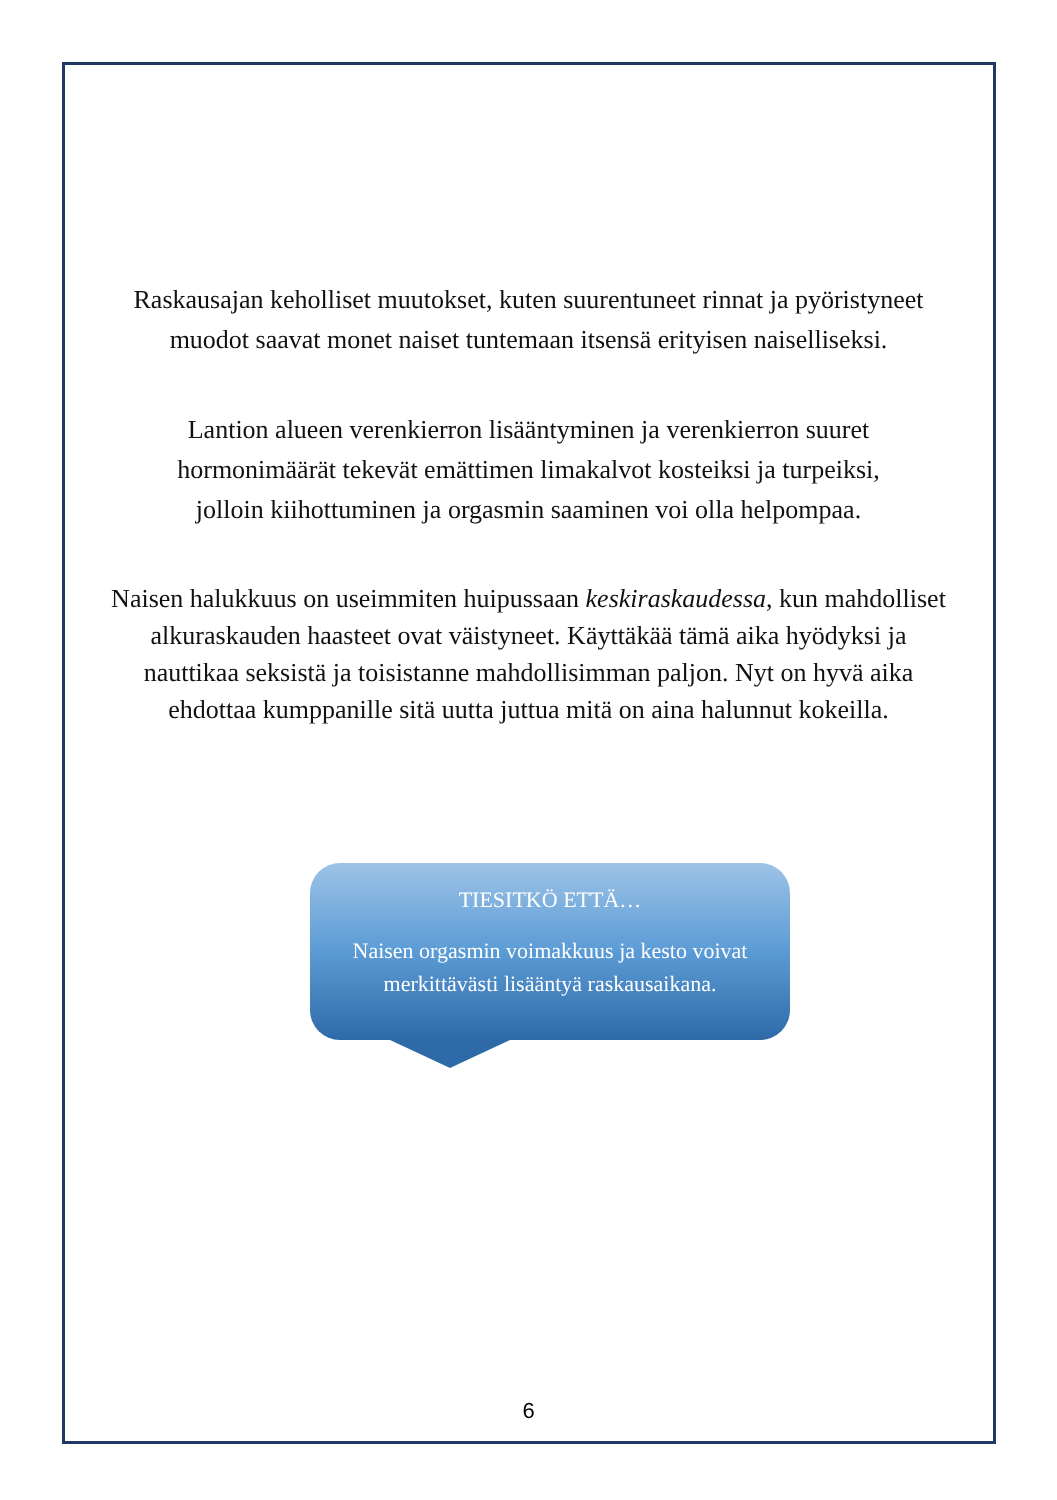Raskausajan keholliset muutokset, kuten suurentuneet rinnat ja pyöristyneet muodot saavat monet naiset tuntemaan itsensä erityisen naiselliseksi.
Lantion alueen verenkierron lisääntyminen ja verenkierron suuret hormonimäärät tekevät emättimen limakalvot kosteiksi ja turpeiksi, jolloin kiihottuminen ja orgasmin saaminen voi olla helpompaa.
Naisen halukkuus on useimmiten huipussaan keskiraskaudessa, kun mahdolliset alkuraskauden haasteet ovat väistyneet. Käyttäkää tämä aika hyödyksi ja nauttikaa seksistä ja toisistanne mahdollisimman paljon. Nyt on hyvä aika ehdottaa kumppanille sitä uutta juttua mitä on aina halunnut kokeilla.
TIESITKÖ ETTÄ…
Naisen orgasmin voimakkuus ja kesto voivat merkittävästi lisääntyä raskausaikana.
6